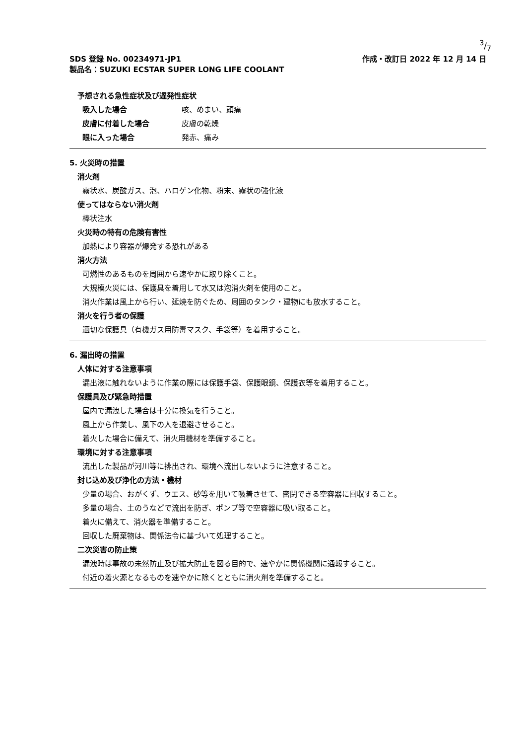3/7
SDS 登録 No. 00234971-JP1 作成・改訂日 2022 年 12 月 14 日
製品名：SUZUKI ECSTAR SUPER LONG LIFE COOLANT
予想される急性症状及び遅発性症状
吸入した場合 咳、めまい、頭痛
皮膚に付着した場合 皮膚の乾燥
眼に入った場合 発赤、痛み
5. 火災時の措置
消火剤
霧状水、炭酸ガス、泡、ハロゲン化物、粉末、霧状の強化液
使ってはならない消火剤
棒状注水
火災時の特有の危険有害性
加熱により容器が爆発する恐れがある
消火方法
可燃性のあるものを周囲から速やかに取り除くこと。
大規模火災には、保護具を着用して水又は泡消火剤を使用のこと。
消火作業は風上から行い、延焼を防ぐため、周囲のタンク・建物にも放水すること。
消火を行う者の保護
適切な保護具（有機ガス用防毒マスク、手袋等）を着用すること。
6. 漏出時の措置
人体に対する注意事項
漏出液に触れないように作業の際には保護手袋、保護眼鏡、保護衣等を着用すること。
保護具及び緊急時措置
屋内で漏洩した場合は十分に換気を行うこと。
風上から作業し、風下の人を退避させること。
着火した場合に備えて、消火用機材を準備すること。
環境に対する注意事項
流出した製品が河川等に排出され、環境へ流出しないように注意すること。
封じ込め及び浄化の方法・機材
少量の場合、おがくず、ウエス、砂等を用いて吸着させて、密閉できる空容器に回収すること。
多量の場合、土のうなどで流出を防ぎ、ポンプ等で空容器に吸い取ること。
着火に備えて、消火器を準備すること。
回収した廃棄物は、関係法令に基づいて処理すること。
二次災害の防止策
漏洩時は事故の未然防止及び拡大防止を図る目的で、速やかに関係機関に通報すること。
付近の着火源となるものを速やかに除くとともに消火剤を準備すること。